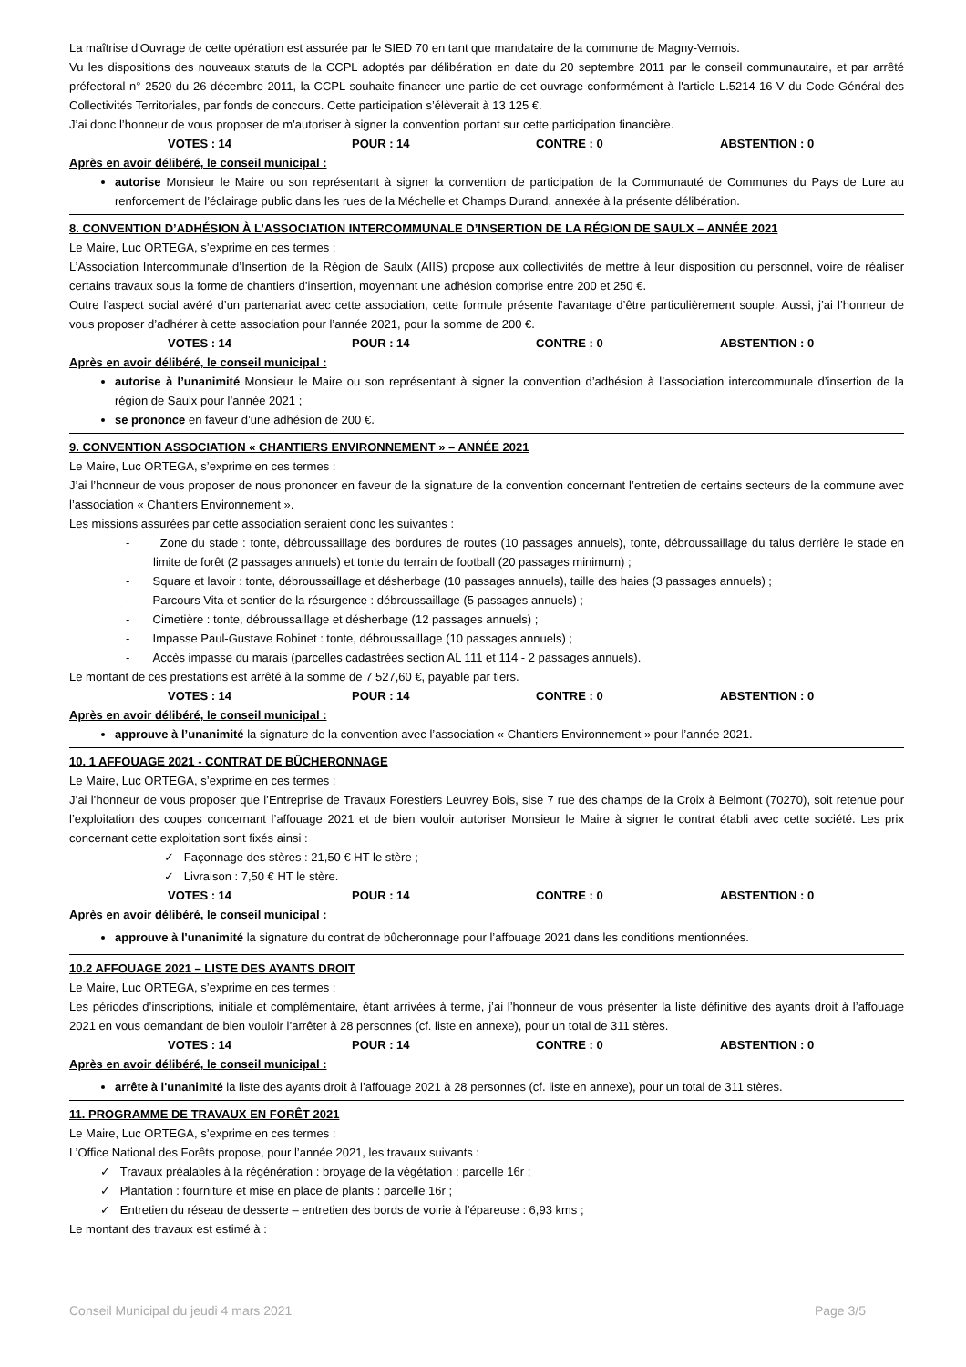La maîtrise d'Ouvrage de cette opération est assurée par le SIED 70 en tant que mandataire de la commune de Magny-Vernois.
Vu les dispositions des nouveaux statuts de la CCPL adoptés par délibération en date du 20 septembre 2011 par le conseil communautaire, et par arrêté préfectoral n° 2520 du 26 décembre 2011, la CCPL souhaite financer une partie de cet ouvrage conformément à l'article L.5214-16-V du Code Général des Collectivités Territoriales, par fonds de concours. Cette participation s’élèverait à 13 125 €.
J’ai donc l’honneur de vous proposer de m’autoriser à signer la convention portant sur cette participation financière.
VOTES : 14 POUR : 14 CONTRE : 0 ABSTENTION : 0
Après en avoir délibéré, le conseil municipal :
autorise Monsieur le Maire ou son représentant à signer la convention de participation de la Communauté de Communes du Pays de Lure au renforcement de l’éclairage public dans les rues de la Méchelle et Champs Durand, annexée à la présente délibération.
8. CONVENTION D’ADHÉSION À L’ASSOCIATION INTERCOMMUNALE D’INSERTION DE LA RÉGION DE SAULX – ANNÉE 2021
Le Maire, Luc ORTEGA, s’exprime en ces termes :
L’Association Intercommunale d’Insertion de la Région de Saulx (AIIS) propose aux collectivités de mettre à leur disposition du personnel, voire de réaliser certains travaux sous la forme de chantiers d’insertion, moyennant une adhésion comprise entre 200 et 250 €.
Outre l’aspect social avéré d’un partenariat avec cette association, cette formule présente l’avantage d’être particulièrement souple. Aussi, j’ai l’honneur de vous proposer d’adhérer à cette association pour l’année 2021, pour la somme de 200 €.
VOTES : 14 POUR : 14 CONTRE : 0 ABSTENTION : 0
Après en avoir délibéré, le conseil municipal :
autorise à l’unanimité Monsieur le Maire ou son représentant à signer la convention d’adhésion à l’association intercommunale d’insertion de la région de Saulx pour l’année 2021 ;
se prononce en faveur d’une adhésion de 200 €.
9. CONVENTION ASSOCIATION « CHANTIERS ENVIRONNEMENT » – ANNÉE 2021
Le Maire, Luc ORTEGA, s’exprime en ces termes :
J’ai l’honneur de vous proposer de nous prononcer en faveur de la signature de la convention concernant l’entretien de certains secteurs de la commune avec l’association « Chantiers Environnement ».
Les missions assurées par cette association seraient donc les suivantes :
- Zone du stade : tonte, débroussaillage des bordures de routes (10 passages annuels), tonte, débroussaillage du talus derrière le stade en limite de forêt (2 passages annuels) et tonte du terrain de football (20 passages minimum) ;
- Square et lavoir : tonte, débroussaillage et désherbage (10 passages annuels), taille des haies (3 passages annuels) ;
- Parcours Vita et sentier de la résurgence : débroussaillage (5 passages annuels) ;
- Cimetière : tonte, débroussaillage et désherbage (12 passages annuels) ;
- Impasse Paul-Gustave Robinet : tonte, débroussaillage (10 passages annuels) ;
- Accès impasse du marais (parcelles cadastrées section AL 111 et 114 - 2 passages annuels).
Le montant de ces prestations est arrêté à la somme de 7 527,60 €, payable par tiers.
VOTES : 14 POUR : 14 CONTRE : 0 ABSTENTION : 0
Après en avoir délibéré, le conseil municipal :
approuve à l’unanimité la signature de la convention avec l’association « Chantiers Environnement » pour l’année 2021.
10. 1 AFFOUAGE 2021 - CONTRAT DE BÛCHERONNAGE
Le Maire, Luc ORTEGA, s’exprime en ces termes :
J’ai l’honneur de vous proposer que l’Entreprise de Travaux Forestiers Leuvrey Bois, sise 7 rue des champs de la Croix à Belmont (70270), soit retenue pour l’exploitation des coupes concernant l’affouage 2021 et de bien vouloir autoriser Monsieur le Maire à signer le contrat établi avec cette société. Les prix concernant cette exploitation sont fixés ainsi :
✓ Façonnage des stères : 21,50 € HT le stère ;
✓ Livraison : 7,50 € HT le stère.
VOTES : 14 POUR : 14 CONTRE : 0 ABSTENTION : 0
Après en avoir délibéré, le conseil municipal :
approuve à l'unanimité la signature du contrat de bûcheronnage pour l’affouage 2021 dans les conditions mentionnées.
10.2 AFFOUAGE 2021 – LISTE DES AYANTS DROIT
Le Maire, Luc ORTEGA, s’exprime en ces termes :
Les périodes d’inscriptions, initiale et complémentaire, étant arrivées à terme, j’ai l’honneur de vous présenter la liste définitive des ayants droit à l’affouage 2021 en vous demandant de bien vouloir l’arrêter à 28 personnes (cf. liste en annexe), pour un total de 311 stères.
VOTES : 14 POUR : 14 CONTRE : 0 ABSTENTION : 0
Après en avoir délibéré, le conseil municipal :
arrête à l'unanimité la liste des ayants droit à l’affouage 2021 à 28 personnes (cf. liste en annexe), pour un total de 311 stères.
11. PROGRAMME DE TRAVAUX EN FORÊT 2021
Le Maire, Luc ORTEGA, s’exprime en ces termes :
L’Office National des Forêts propose, pour l’année 2021, les travaux suivants :
✓ Travaux préalables à la régénération : broyage de la végétation : parcelle 16r ;
✓ Plantation : fourniture et mise en place de plants : parcelle 16r ;
✓ Entretien du réseau de desserte – entretien des bords de voirie à l’épareuse : 6,93 kms ;
Le montant des travaux est estimé à :
Conseil Municipal du jeudi 4 mars 2021 Page 3/5